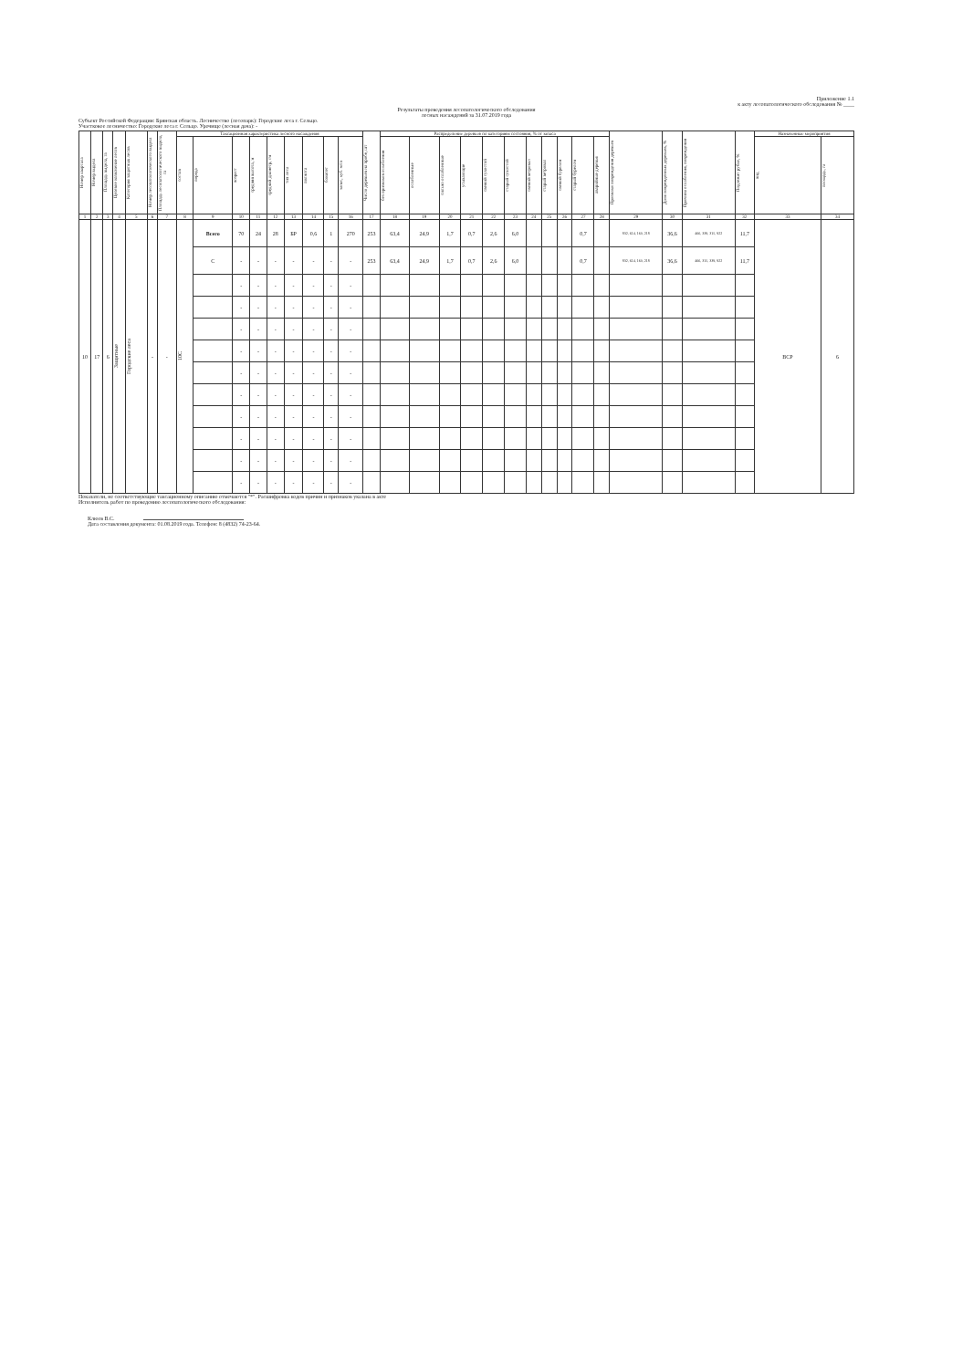Приложение 1.1
к акту лесопатологического обследования № ____
Результаты проведения лесопатологического обследования
лесных насаждений за 31.07.2019 года
Субъект Российской Федерации: Брянская область. Лесничество (лесопарк): Городские леса г. Сельцо.
Участковое лесничество: Городские леса г. Сельцо. Урочище (лесная дача): -
| Номер квартала | Номер выдела | Площадь выдела, га | Целевое назначение лесов | Категория защитных лесов | Номер лесопатологического выдела | Площадь лесопатологического выдела, га | Таксационная характеристика лесного насаждения | | | | | | | | | Число деревьев на пробе, шт | Распределение деревьев по категориям состояния, % от запаса | | | | | | | | | | | Признаки повреждения деревьев | Доля поврежденных деревьев, % | Причина ослабления, повреждения | Подлежит рубке, % | Назначенные мероприятия | |
| --- | --- | --- | --- | --- | --- | --- | --- | --- | --- | --- | --- | --- | --- | --- | --- | --- | --- | --- | --- | --- | --- | --- | --- | --- | --- | --- | --- | --- | --- | --- | --- | --- | --- |
| | | | | | | | состав | порода | возраст | средняя высота, м | средний диаметр, см | тип леса | полнота | бонитет | запас, куб. м/га | | без признаков ослабления | ослабленные | сильно ослабленные | усыхающие | свежий сухостой | старый сухостой | свежий ветровал | старый ветровал | свежий бурелом | старый бурелом | аварийные деревья | | | | | вид | площадь, га |
| 1 | 2 | 3 | 4 | 5 | 6 | 7 | 8 | 9 | 10 | 11 | 12 | 13 | 14 | 15 | 16 | 17 | 18 | 19 | 20 | 21 | 22 | 23 | 24 | 25 | 26 | 27 | 28 | 29 | 30 | 31 | 32 | 33 | 34 |
| 10 | 17 | 6 | Защитные | Городские леса | - | - | 10С | Всего | 70 | 24 | 28 | БР | 0,6 | 1 | 270 | 253 | 63,4 | 24,9 | 1,7 | 0,7 | 2,6 | 6,0 | | | | 0,7 | | 832, 614, 160, 218 | 36,6 | 466, 339, 315, 922 | 11,7 | ВСР | 6 |
| | | | | | | | | С | - | - | - | - | - | - | - | 253 | 63,4 | 24,9 | 1,7 | 0,7 | 2,6 | 6,0 | | | | 0,7 | | 832, 614, 160, 218 | 36,6 | 466, 315, 339, 922 | 11,7 | | |
| | | | | | | | | | - | - | - | - | - | - | - | | | | | | | | | | | | | | | | | | |
| | | | | | | | | | - | - | - | - | - | - | - | | | | | | | | | | | | | | | | | | |
| | | | | | | | | | - | - | - | - | - | - | - | | | | | | | | | | | | | | | | | | |
| | | | | | | | | | - | - | - | - | - | - | - | | | | | | | | | | | | | | | | | | |
| | | | | | | | | | - | - | - | - | - | - | - | | | | | | | | | | | | | | | | | | |
| | | | | | | | | | - | - | - | - | - | - | - | | | | | | | | | | | | | | | | | | |
| | | | | | | | | | - | - | - | - | - | - | - | | | | | | | | | | | | | | | | | | |
| | | | | | | | | | - | - | - | - | - | - | - | | | | | | | | | | | | | | | | | | |
| | | | | | | | | | - | - | - | - | - | - | - | | | | | | | | | | | | | | | | | | |
| | | | | | | | | | - | - | - | - | - | - | - | | | | | | | | | | | | | | | | | | |
Показатели, не соответствующие таксационному описанию отмечаются "*". Расшифровка кодов причин и признаков указана в акте
Исполнитель работ по проведению лесопатологического обследования:
Клюев В.С.
Дата составления документа: 01.08.2019 года. Телефон: 8 (4832) 74-23-64.